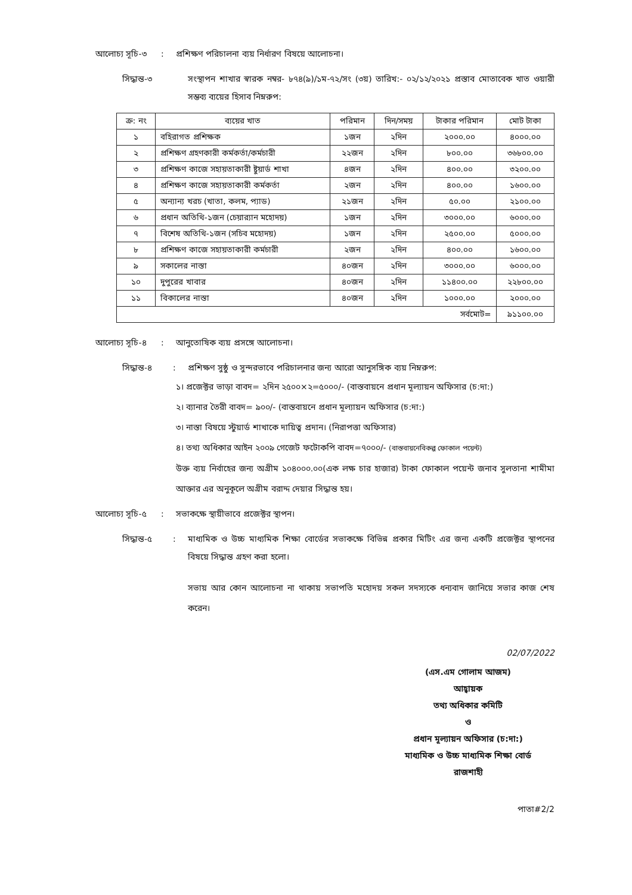আলোচ্য সূচি-৩ : প্রশিক্ষণ পরিচালনা ব্যয় নির্ধারণ বিষয়ে আলোচনা।
সিদ্ধান্ত-৩
সংস্থাপন শাখার স্বারক নম্বর- ৮৭৪(৯)/১ম-৭২/সং (৩য়) তারিখ:- ০২/১২/২০২১ প্রস্তাব মোতাবেক খাত ওয়ারী সম্ভব্য ব্যয়ের হিসাব নিম্নরুপ:
| ক্র: নং | ব্যয়ের খাত | পরিমান | দিন/সময় | টাকার পরিমান | মোট টাকা |
| --- | --- | --- | --- | --- | --- |
| ১ | বহিরাগত প্রশিক্ষক | ১জন | ২দিন | ২০০০.০০ | ৪০০০.০০ |
| ২ | প্রশিক্ষণ গ্রহণকারী কর্মকর্তা/কর্মচারী | ২২জন | ২দিন | ৮০০.০০ | ৩৬৮০০.০০ |
| ৩ | প্রশিক্ষণ কাজে সহায়তাকারী ষ্টুয়ার্ড শাখা | ৪জন | ২দিন | ৪০০.০০ | ৩২০০.০০ |
| ৪ | প্রশিক্ষণ কাজে সহায়তাকারী কর্মকর্তা | ২জন | ২দিন | ৪০০.০০ | ১৬০০.০০ |
| ৫ | অন্যান্য খরচ (খাতা, কলম, প্যাড) | ২১জন | ২দিন | ৫০.০০ | ২১০০.০০ |
| ৬ | প্রধান অতিথি-১জন (চেয়ার‌্যান মহোদয়) | ১জন | ২দিন | ৩০০০.০০ | ৬০০০.০০ |
| ৭ | বিশেষ অতিথি-১জন (সচিব মহোদয়) | ১জন | ২দিন | ২৫০০.০০ | ৫০০০.০০ |
| ৮ | প্রশিক্ষণ কাজে সহায়তাকারী কর্মচারী | ২জন | ২দিন | ৪০০.০০ | ১৬০০.০০ |
| ৯ | সকালের নাস্তা | ৪০জন | ২দিন | ৩০০০.০০ | ৬০০০.০০ |
| ১০ | দুপুরের খাবার | ৪০জন | ২দিন | ১১৪০০.০০ | ২২৮০০.০০ |
| ১১ | বিকালের নাস্তা | ৪০জন | ২দিন | ১০০০.০০ | ২০০০.০০ |
| সর্বমোট= | | | | | ৯১১০০.০০ |
আলোচ্য সূচি-৪ : আনুতোষিক ব্যয় প্রসঙ্গে আলোচনা।
সিদ্ধান্ত-৪
: প্রশিক্ষণ সুষ্ঠু ও সুন্দরভাবে পরিচালনার জন্য আরো আনুসঙ্গিক ব্যয় নিম্নরুপ:
১। প্রজেক্টর ভাড়া বাবদ= ২দিন ২৫০০×২=৫০০০/- (বাস্তবায়নে প্রধান মূল্যায়ন অফিসার (চ:দা:)
২। ব্যানার তৈরী বাবদ= ৯০০/- (বাস্তবায়নে প্রধান মূল্যায়ন অফিসার (চ:দা:)
৩। নাস্তা বিষয়ে স্টুয়ার্ড শাখাকে দায়িত্ব প্রদান। (নিরাপত্তা অফিসার)
৪। তথ্য অধিকার আইন ২০০৯ গেজেট ফটোকপি বাবদ=৭০০০/- (বাস্তবায়নেবিকল্প ফোকাল পয়েন্ট)
উক্ত ব্যয় নির্বাহের জন্য অগ্রীম ১০৪০০০.০০(এক লক্ষ চার হাজার) টাকা ফোকাল পয়েন্ট জনাব সুলতানা শামীমা আক্তার এর অনুকূলে অগ্রীম বরাদ্দ দেয়ার সিদ্ধান্ত হয়।
আলোচ্য সূচি-৫ : সভাকক্ষে স্থায়ীভাবে প্রজেক্টর স্থাপন।
সিদ্ধান্ত-৫
: মাধ্যমিক ও উচ্চ মাধ্যমিক শিক্ষা বোর্ডের সভাকক্ষে বিভিন্ন প্রকার মিটিং এর জন্য একটি প্রজেক্টর স্থাপনের বিষয়ে সিদ্ধান্ত গ্রহণ করা হলো।
সভায় আর কোন আলোচনা না থাকায় সভাপতি মহোদয় সকল সদস্যকে ধন্যবাদ জানিয়ে সভার কাজ শেষ করেন।
02/07/2022
(এস.এম গোলাম আজম)
আহ্বায়ক
তথ্য অধিকার কমিটি
ও
প্রধান মূল্যায়ন অফিসার (চ:দা:)
মাধ্যমিক ও উচ্চ মাধ্যমিক শিক্ষা বোর্ড
রাজশাহী
পাতা#2/2